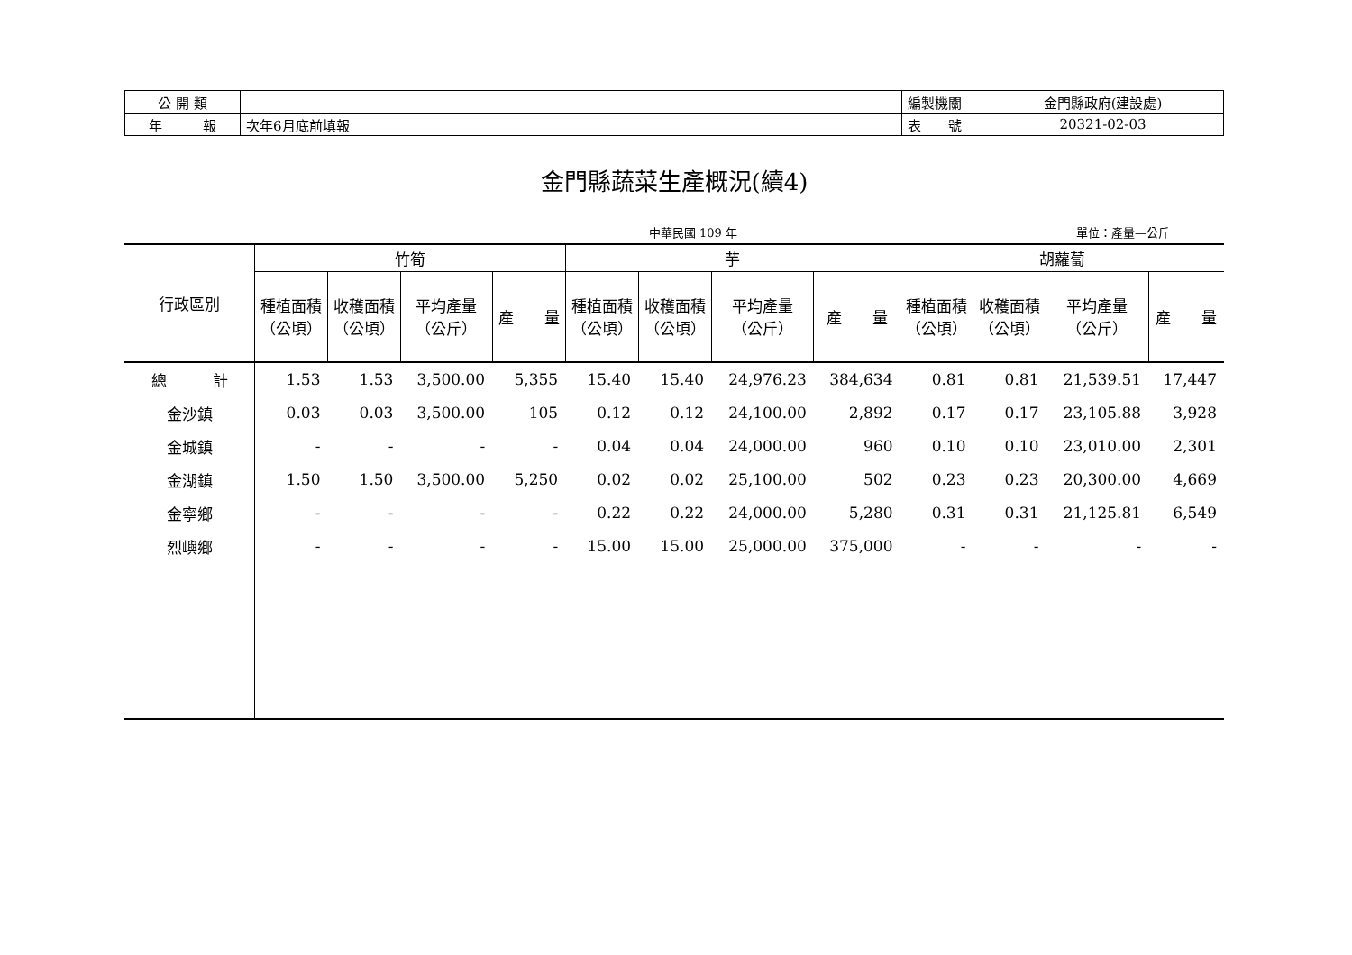| 公 開 類 | | 編製機關 | 金門縣政府(建設處) |
| 年 報 | 次年6月底前填報 | 表 號 | 20321-02-03 |
金門縣蔬菜生產概況(續4)
中華民國 109 年 單位：產量—公斤
| 行政區別 | 竹筍 | | | | 芋 | | | | 胡蘿蔔 | | | |
| --- | --- | --- | --- | --- | --- | --- | --- | --- | --- | --- | --- | --- |
| | 種植面積 （公頃） | 收穫面積 （公頃） | 平均產量 （公斤） | 產 量 | 種植面積 （公頃） | 收穫面積 （公頃） | 平均產量 （公斤） | 產 量 | 種植面積 （公頃） | 收穫面積 （公頃） | 平均產量 （公斤） | 產 量 |
| 總 計 | 1.53 | 1.53 | 3,500.00 | 5,355 | 15.40 | 15.40 | 24,976.23 | 384,634 | 0.81 | 0.81 | 21,539.51 | 17,447 |
| 金沙鎮 | 0.03 | 0.03 | 3,500.00 | 105 | 0.12 | 0.12 | 24,100.00 | 2,892 | 0.17 | 0.17 | 23,105.88 | 3,928 |
| 金城鎮 | - | - | - | - | 0.04 | 0.04 | 24,000.00 | 960 | 0.10 | 0.10 | 23,010.00 | 2,301 |
| 金湖鎮 | 1.50 | 1.50 | 3,500.00 | 5,250 | 0.02 | 0.02 | 25,100.00 | 502 | 0.23 | 0.23 | 20,300.00 | 4,669 |
| 金寧鄉 | - | - | - | - | 0.22 | 0.22 | 24,000.00 | 5,280 | 0.31 | 0.31 | 21,125.81 | 6,549 |
| 烈嶼鄉 | - | - | - | - | 15.00 | 15.00 | 25,000.00 | 375,000 | - | - | - | - |